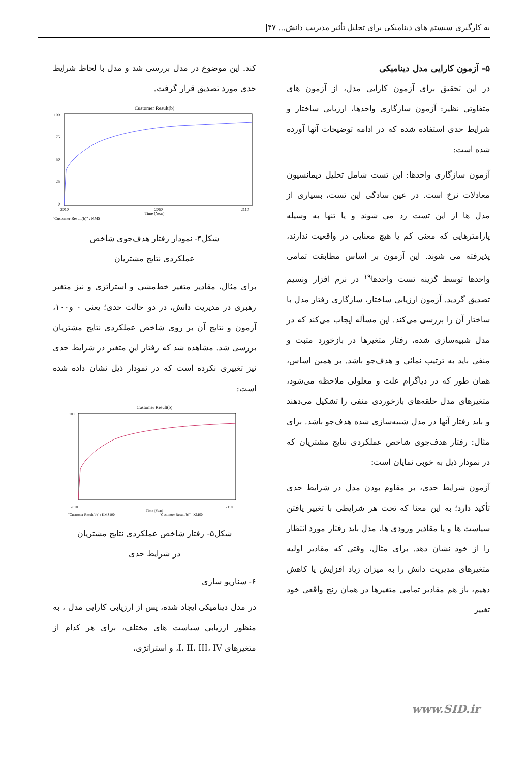به کارگیری سیستم های دینامیکی برای تحلیل تأثیر مدیریت دانش... ۴۷|
۵- آزمون کارایی مدل دینامیکی
در این تحقیق برای آزمون کارایی مدل، از آزمون های متفاوتی نظیر: آزمون سازگاری واحدها، ارزیابی ساختار و شرایط حدی استفاده شده که در ادامه توضیحات آنها آورده شده است:
آزمون سازگاری واحدها: این تست شامل تحلیل دیمانسیون معادلات نرخ است. در عین سادگی این تست، بسیاری از مدل ها از این تست رد می شوند و یا تنها به وسیله پارامترهایی که معنی کم یا هیچ معنایی در واقعیت ندارند، پذیرفته می شوند. این آزمون بر اساس مطابقت تمامی واحدها توسط گزینه تست واحدها<sup>۱۹</sup> در نرم افزار ونسیم تصدیق گردید. آزمون ارزیابی ساختار، سازگاری رفتار مدل با ساختار آن را بررسی می‌کند. این مسأله ایجاب می‌کند که در مدل شبیه‌سازی شده، رفتار متغیرها در بازخورد مثبت و منفی باید به ترتیب نمائی و هدف‌جو باشد. بر همین اساس، همان طور که در دیاگرام علت و معلولی ملاحظه می‌شود، متغیرهای مدل حلقه‌های بازخوردی منفی را تشکیل می‌دهند و باید رفتار آنها در مدل شبیه‌سازی شده هدف‌جو باشد. برای مثال: رفتار هدف‌جوی شاخص عملکردی نتایج مشتریان که در نمودار ذیل به خوبی نمایان است:
آزمون شرایط حدی، بر مقاوم بودن مدل در شرایط حدی تأکید دارد؛ به این معنا که تحت هر شرایطی با تغییر یافتن سیاست ها و یا مقادیر ورودی ها، مدل باید رفتار مورد انتظار را از خود نشان دهد. برای مثال، وقتی که مقادیر اولیه متغیرهای مدیریت دانش را به میزان زیاد افزایش یا کاهش دهیم، باز هم مقادیر تمامی متغیرها در همان رنج واقعی خود تغییر
کند. این موضوع در مدل بررسی شد و مدل با لحاظ شرایط حدی مورد تصدیق قرار گرفت.
Customer Result(b)
100
75
50
25
0
2010
2060
2110
Time (Year)
"Customer Result(b)" : KMS
شکل۴- نمودار رفتار هدف‌جوی شاخص
عملکردی نتایج مشتریان
برای مثال، مقادیر متغیر خط‌مشی و استراتژی و نیز متغیر رهبری در مدیریت دانش، در دو حالت حدی؛ یعنی ۰ و۱۰۰، آزمون و نتایج آن بر روی شاخص عملکردی نتایج مشتریان بررسی شد. مشاهده شد که رفتار این متغیر در شرایط حدی نیز تغییری نکرده است که در نمودار ذیل نشان داده شده است:
Customer Result(b)
100
2010
2110
Time (Year)
"Customer Result(b)" : KMS100
"Customer Result(b)" : KMS0
شکل۵- رفتار شاخص عملکردی نتایج مشتریان
در شرایط حدی
۶- سناریو سازی
در مدل دینامیکی ایجاد شده، پس از ارزیابی کارایی مدل ، به منظور ارزیابی سیاست های مختلف، برای هر کدام از متغیرهای I، II، III، IV، و استراتژی،
www.SID.ir